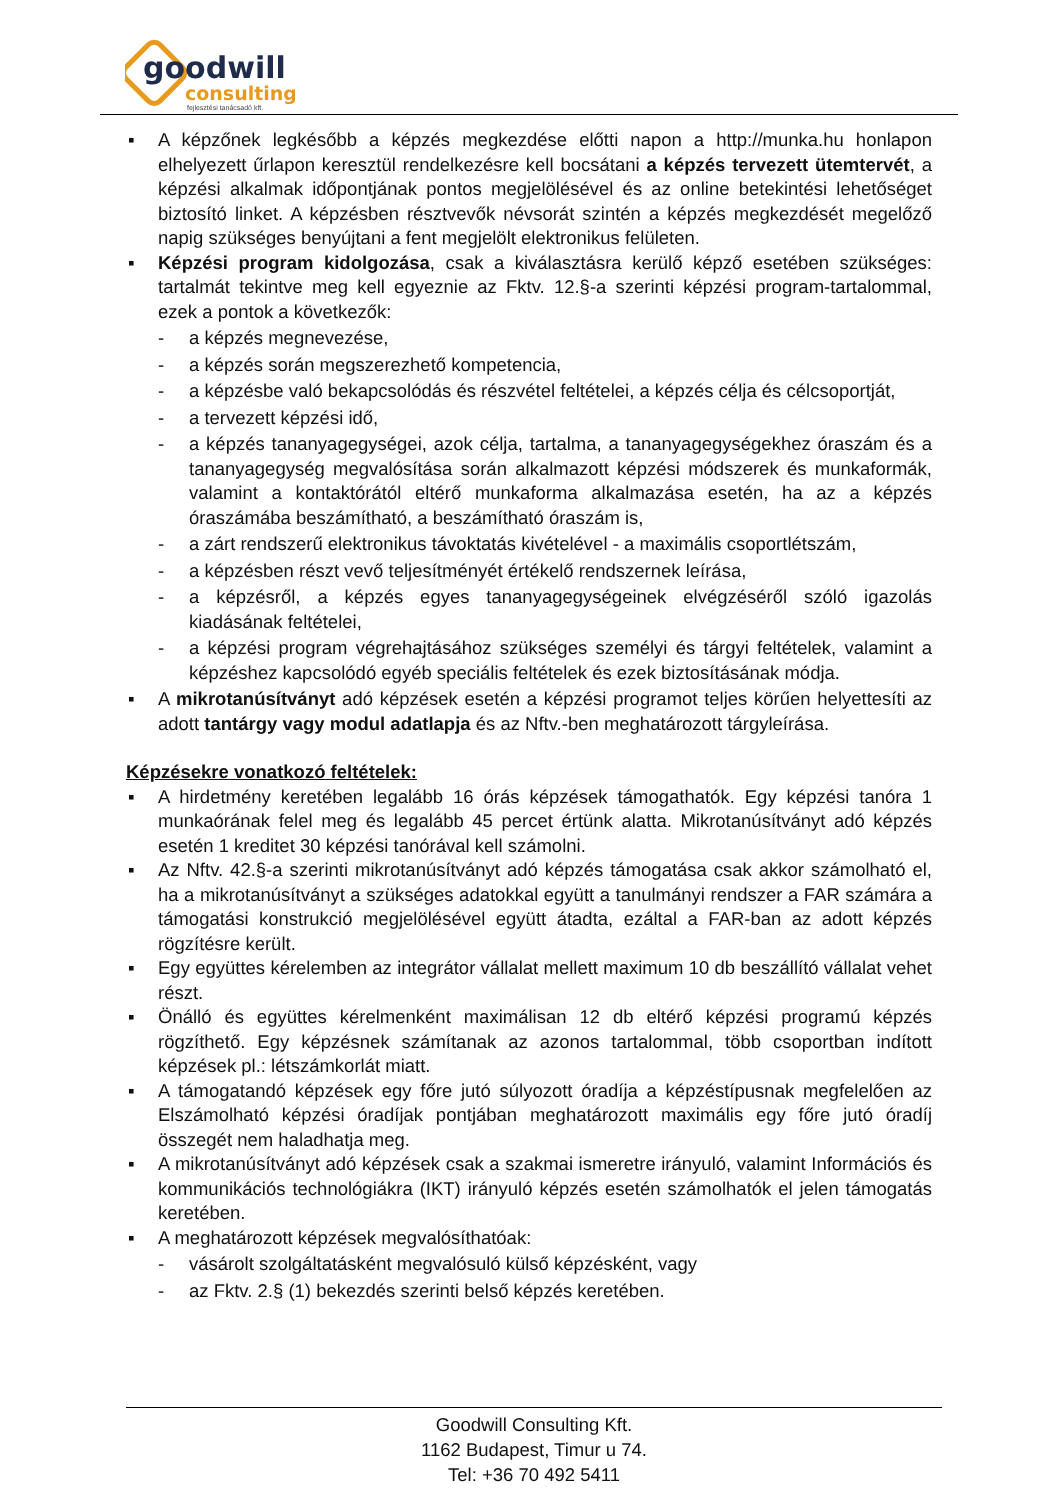goodwill
consulting
fejlesztési tanácsadó kft.
▪ A képzőnek legkésőbb a képzés megkezdése előtti napon a http://munka.hu honlapon elhelyezett űrlapon keresztül rendelkezésre kell bocsátani a képzés tervezett ütemtervét, a képzési alkalmak időpontjának pontos megjelölésével és az online betekintési lehetőséget biztosító linket. A képzésben résztvevők névsorát szintén a képzés megkezdését megelőző napig szükséges benyújtani a fent megjelölt elektronikus felületen.
▪ Képzési program kidolgozása, csak a kiválasztásra kerülő képző esetében szükséges: tartalmát tekintve meg kell egyeznie az Fktv. 12.§-a szerinti képzési program-tartalommal, ezek a pontok a következők:
- a képzés megnevezése,
- a képzés során megszerezhető kompetencia,
- a képzésbe való bekapcsolódás és részvétel feltételei, a képzés célja és célcsoportját,
- a tervezett képzési idő,
- a képzés tananyagegységei, azok célja, tartalma, a tananyagegységekhez óraszám és a tananyagegység megvalósítása során alkalmazott képzési módszerek és munkaformák, valamint a kontaktórától eltérő munkaforma alkalmazása esetén, ha az a képzés óraszámába beszámítható, a beszámítható óraszám is,
- a zárt rendszerű elektronikus távoktatás kivételével - a maximális csoportlétszám,
- a képzésben részt vevő teljesítményét értékelő rendszernek leírása,
- a képzésről, a képzés egyes tananyagegységeinek elvégzéséről szóló igazolás kiadásának feltételei,
- a képzési program végrehajtásához szükséges személyi és tárgyi feltételek, valamint a képzéshez kapcsolódó egyéb speciális feltételek és ezek biztosításának módja.
▪ A mikrotanúsítványt adó képzések esetén a képzési programot teljes körűen helyettesíti az adott tantárgy vagy modul adatlapja és az Nftv.-ben meghatározott tárgyleírása.
Képzésekre vonatkozó feltételek:
▪ A hirdetmény keretében legalább 16 órás képzések támogathatók. Egy képzési tanóra 1 munkaórának felel meg és legalább 45 percet értünk alatta. Mikrotanúsítványt adó képzés esetén 1 kreditet 30 képzési tanórával kell számolni.
▪ Az Nftv. 42.§-a szerinti mikrotanúsítványt adó képzés támogatása csak akkor számolható el, ha a mikrotanúsítványt a szükséges adatokkal együtt a tanulmányi rendszer a FAR számára a támogatási konstrukció megjelölésével együtt átadta, ezáltal a FAR-ban az adott képzés rögzítésre került.
▪ Egy együttes kérelemben az integrátor vállalat mellett maximum 10 db beszállító vállalat vehet részt.
▪ Önálló és együttes kérelmenként maximálisan 12 db eltérő képzési programú képzés rögzíthető. Egy képzésnek számítanak az azonos tartalommal, több csoportban indított képzések pl.: létszámkorlát miatt.
▪ A támogatandó képzések egy főre jutó súlyozott óradíja a képzéstípusnak megfelelően az Elszámolható képzési óradíjak pontjában meghatározott maximális egy főre jutó óradíj összegét nem haladhatja meg.
▪ A mikrotanúsítványt adó képzések csak a szakmai ismeretre irányuló, valamint Információs és kommunikációs technológiákra (IKT) irányuló képzés esetén számolhatók el jelen támogatás keretében.
▪ A meghatározott képzések megvalósíthatóak:
- vásárolt szolgáltatásként megvalósuló külső képzésként, vagy
- az Fktv. 2.§ (1) bekezdés szerinti belső képzés keretében.
Goodwill Consulting Kft.
1162 Budapest, Timur u 74.
Tel: +36 70 492 5411